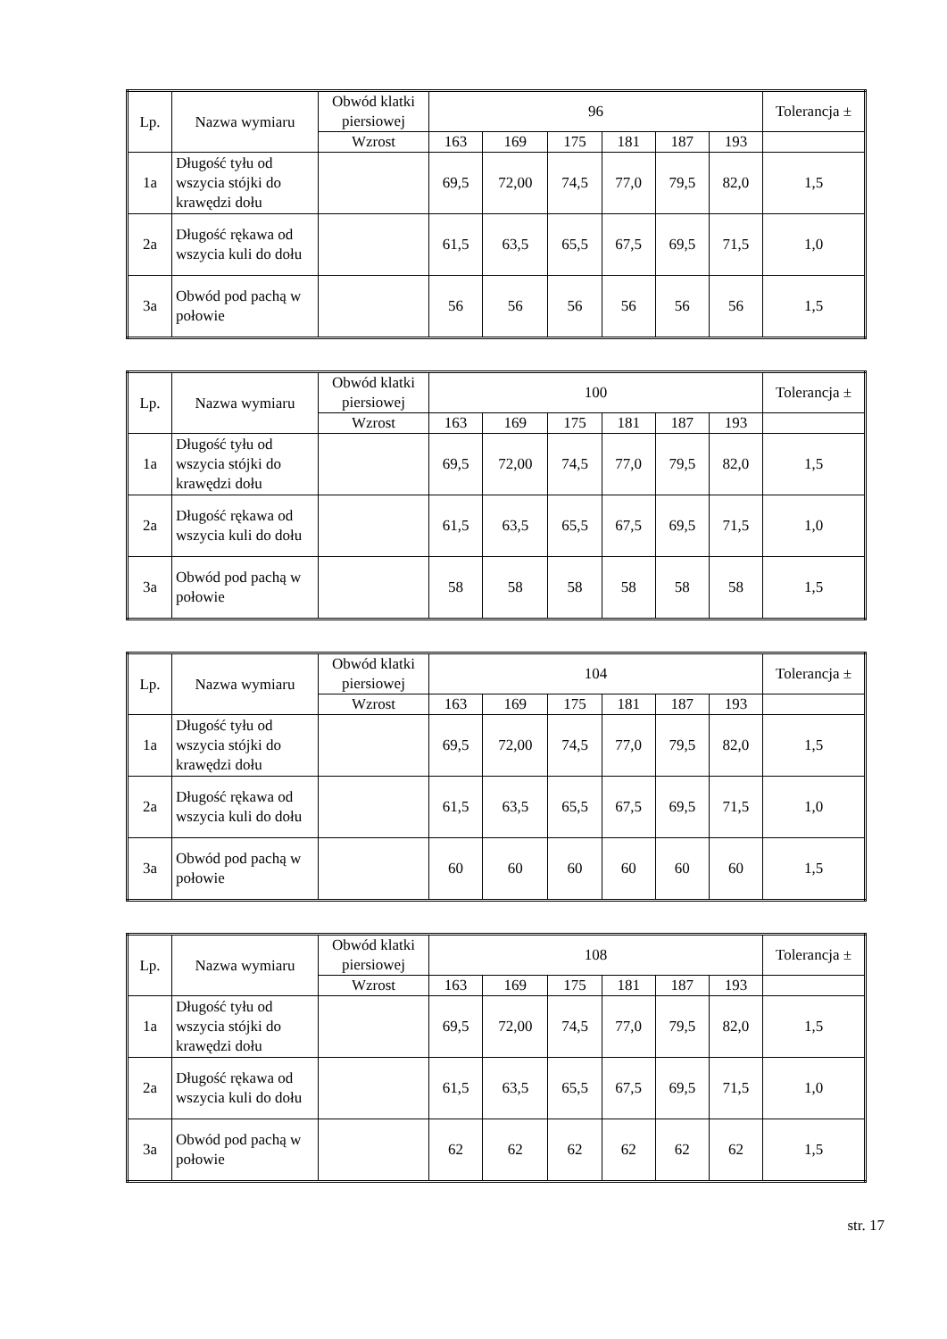| Lp. | Nazwa wymiaru | Obwód klatki piersiowej | 96 | | | | | | Tolerancja ± |
| --- | --- | --- | --- | --- | --- | --- | --- | --- | --- |
| | | Wzrost | 163 | 169 | 175 | 181 | 187 | 193 | |
| 1a | Długość tyłu od wszycia stójki do krawędzi dołu | | 69,5 | 72,00 | 74,5 | 77,0 | 79,5 | 82,0 | 1,5 |
| 2a | Długość rękawa od wszycia kuli do dołu | | 61,5 | 63,5 | 65,5 | 67,5 | 69,5 | 71,5 | 1,0 |
| 3a | Obwód pod pachą w połowie | | 56 | 56 | 56 | 56 | 56 | 56 | 1,5 |
| Lp. | Nazwa wymiaru | Obwód klatki piersiowej | 100 | | | | | | Tolerancja ± |
| --- | --- | --- | --- | --- | --- | --- | --- | --- | --- |
| | | Wzrost | 163 | 169 | 175 | 181 | 187 | 193 | |
| 1a | Długość tyłu od wszycia stójki do krawędzi dołu | | 69,5 | 72,00 | 74,5 | 77,0 | 79,5 | 82,0 | 1,5 |
| 2a | Długość rękawa od wszycia kuli do dołu | | 61,5 | 63,5 | 65,5 | 67,5 | 69,5 | 71,5 | 1,0 |
| 3a | Obwód pod pachą w połowie | | 58 | 58 | 58 | 58 | 58 | 58 | 1,5 |
| Lp. | Nazwa wymiaru | Obwód klatki piersiowej | 104 | | | | | | Tolerancja ± |
| --- | --- | --- | --- | --- | --- | --- | --- | --- | --- |
| | | Wzrost | 163 | 169 | 175 | 181 | 187 | 193 | |
| 1a | Długość tyłu od wszycia stójki do krawędzi dołu | | 69,5 | 72,00 | 74,5 | 77,0 | 79,5 | 82,0 | 1,5 |
| 2a | Długość rękawa od wszycia kuli do dołu | | 61,5 | 63,5 | 65,5 | 67,5 | 69,5 | 71,5 | 1,0 |
| 3a | Obwód pod pachą w połowie | | 60 | 60 | 60 | 60 | 60 | 60 | 1,5 |
| Lp. | Nazwa wymiaru | Obwód klatki piersiowej | 108 | | | | | | Tolerancja ± |
| --- | --- | --- | --- | --- | --- | --- | --- | --- | --- |
| | | Wzrost | 163 | 169 | 175 | 181 | 187 | 193 | |
| 1a | Długość tyłu od wszycia stójki do krawędzi dołu | | 69,5 | 72,00 | 74,5 | 77,0 | 79,5 | 82,0 | 1,5 |
| 2a | Długość rękawa od wszycia kuli do dołu | | 61,5 | 63,5 | 65,5 | 67,5 | 69,5 | 71,5 | 1,0 |
| 3a | Obwód pod pachą w połowie | | 62 | 62 | 62 | 62 | 62 | 62 | 1,5 |
str. 17